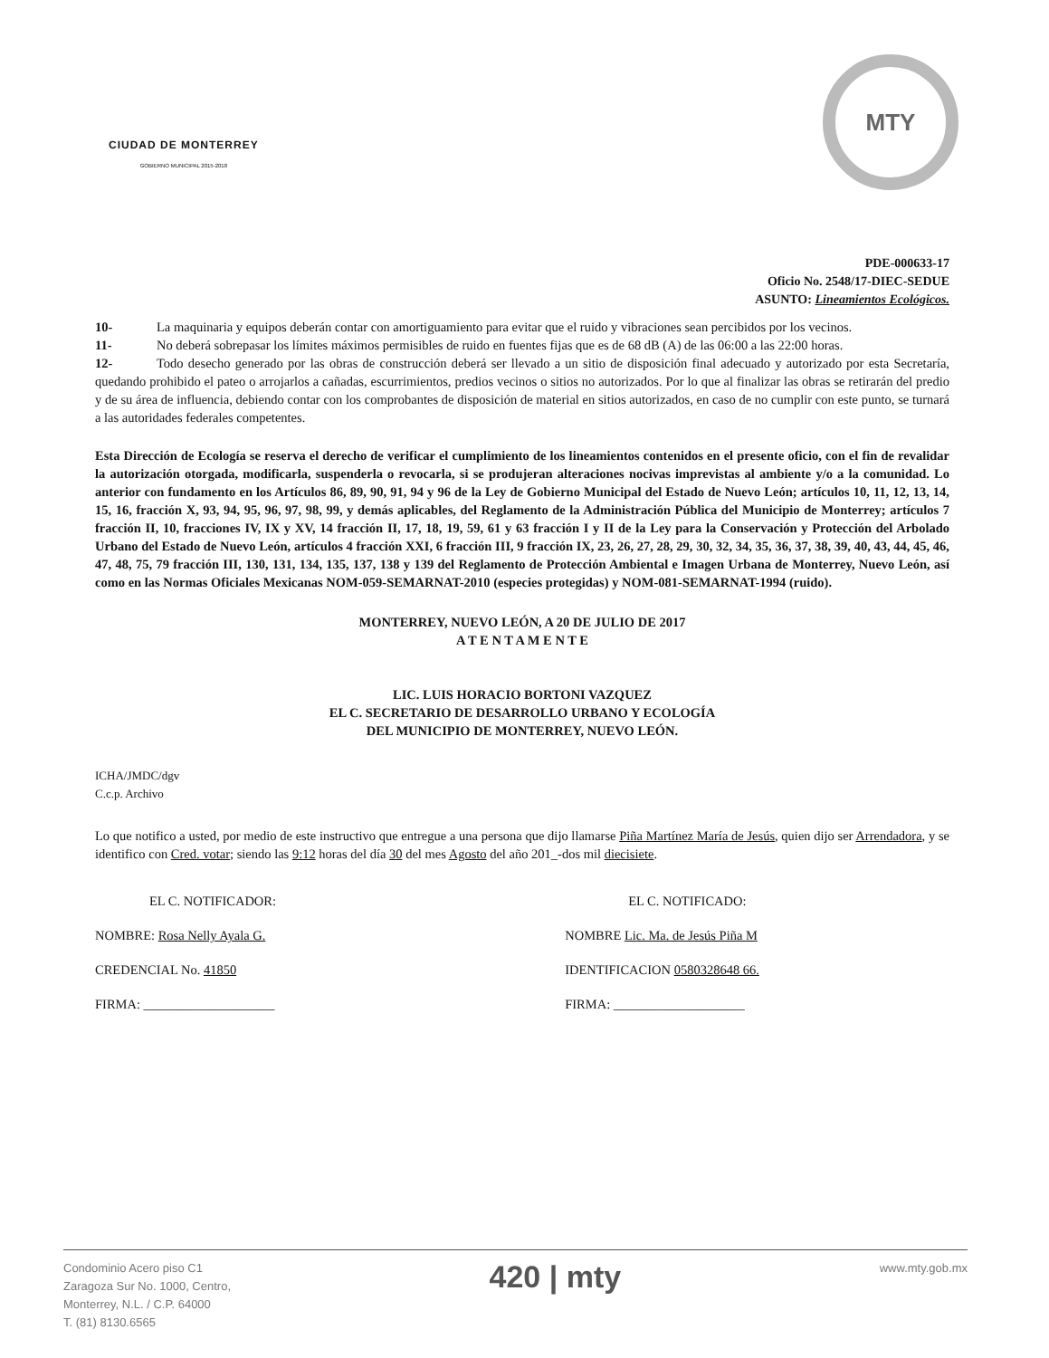CIUDAD DE MONTERREY
GOBIERNO MUNICIPAL 2015-2018
MTY
PDE-000633-17
Oficio No. 2548/17-DIEC-SEDUE
ASUNTO: Lineamientos Ecológicos.
10- La maquinaria y equipos deberán contar con amortiguamiento para evitar que el ruido y vibraciones sean percibidos por los vecinos.
11- No deberá sobrepasar los límites máximos permisibles de ruido en fuentes fijas que es de 68 dB (A) de las 06:00 a las 22:00 horas.
12- Todo desecho generado por las obras de construcción deberá ser llevado a un sitio de disposición final adecuado y autorizado por esta Secretaría, quedando prohibido el pateo o arrojarlos a cañadas, escurrimientos, predios vecinos o sitios no autorizados. Por lo que al finalizar las obras se retirarán del predio y de su área de influencia, debiendo contar con los comprobantes de disposición de material en sitios autorizados, en caso de no cumplir con este punto, se turnará a las autoridades federales competentes.
Esta Dirección de Ecología se reserva el derecho de verificar el cumplimiento de los lineamientos contenidos en el presente oficio, con el fin de revalidar la autorización otorgada, modificarla, suspenderla o revocarla, si se produjeran alteraciones nocivas imprevistas al ambiente y/o a la comunidad. Lo anterior con fundamento en los Artículos 86, 89, 90, 91, 94 y 96 de la Ley de Gobierno Municipal del Estado de Nuevo León; artículos 10, 11, 12, 13, 14, 15, 16, fracción X, 93, 94, 95, 96, 97, 98, 99, y demás aplicables, del Reglamento de la Administración Pública del Municipio de Monterrey; artículos 7 fracción II, 10, fracciones IV, IX y XV, 14 fracción II, 17, 18, 19, 59, 61 y 63 fracción I y II de la Ley para la Conservación y Protección del Arbolado Urbano del Estado de Nuevo León, artículos 4 fracción XXI, 6 fracción III, 9 fracción IX, 23, 26, 27, 28, 29, 30, 32, 34, 35, 36, 37, 38, 39, 40, 43, 44, 45, 46, 47, 48, 75, 79 fracción III, 130, 131, 134, 135, 137, 138 y 139 del Reglamento de Protección Ambiental e Imagen Urbana de Monterrey, Nuevo León, así como en las Normas Oficiales Mexicanas NOM-059-SEMARNAT-2010 (especies protegidas) y NOM-081-SEMARNAT-1994 (ruido).
MONTERREY, NUEVO LEÓN, A 20 DE JULIO DE 2017
A T E N T A M E N T E
LIC. LUIS HORACIO BORTONI VAZQUEZ
EL C. SECRETARIO DE DESARROLLO URBANO Y ECOLOGÍA
DEL MUNICIPIO DE MONTERREY, NUEVO LEÓN.
ICHA/JMDC/dgv
C.c.p. Archivo
Lo que notifico a usted, por medio de este instructivo que entregue a una persona que dijo llamarse Piña Martínez María de Jesús, quien dijo ser Arrendadora, y se identifico con Cred. votar; siendo las 9:12 horas del día 30 del mes Agosto del año 201_-dos mil diecisiete.
EL C. NOTIFICADOR:
NOMBRE: Rosa Nelly Ayala G.
CREDENCIAL No. 41850
FIRMA: ____________________
EL C. NOTIFICADO:
NOMBRE Lic. Ma. de Jesús Piña M
IDENTIFICACION 0580328648 66.
FIRMA: ____________________
Condominio Acero piso C1
Zaragoza Sur No. 1000, Centro,
Monterrey, N.L. / C.P. 64000
T. (81) 8130.6565
420 | mty
www.mty.gob.mx